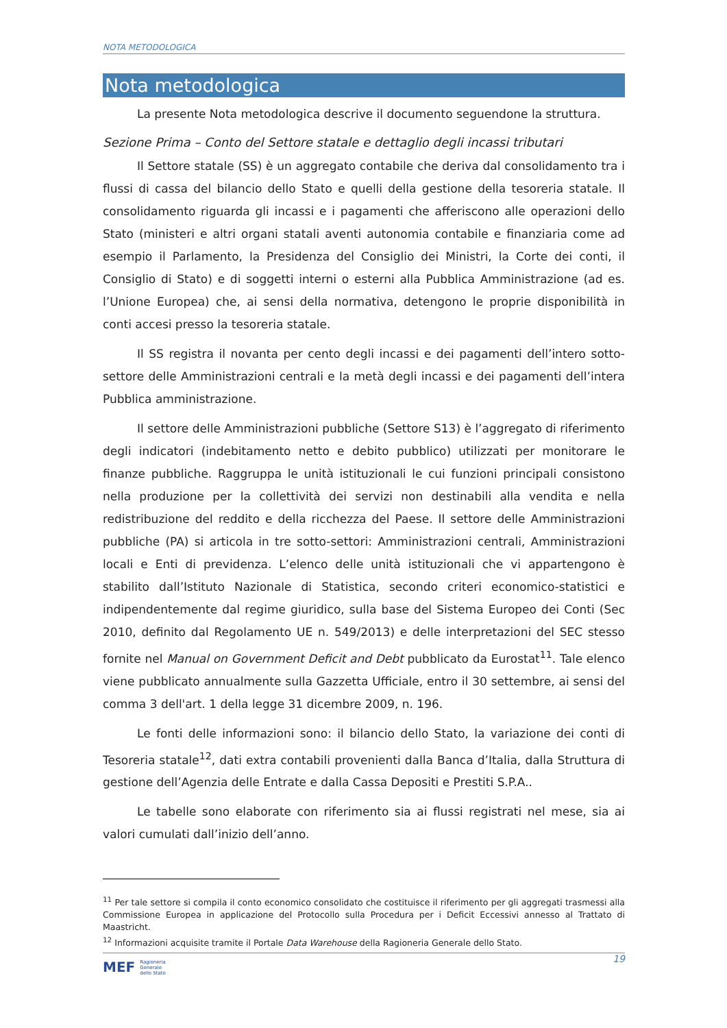NOTA METODOLOGICA
Nota metodologica
La presente Nota metodologica descrive il documento seguendone la struttura.
Sezione Prima – Conto del Settore statale e dettaglio degli incassi tributari
Il Settore statale (SS) è un aggregato contabile che deriva dal consolidamento tra i flussi di cassa del bilancio dello Stato e quelli della gestione della tesoreria statale. Il consolidamento riguarda gli incassi e i pagamenti che afferiscono alle operazioni dello Stato (ministeri e altri organi statali aventi autonomia contabile e finanziaria come ad esempio il Parlamento, la Presidenza del Consiglio dei Ministri, la Corte dei conti, il Consiglio di Stato) e di soggetti interni o esterni alla Pubblica Amministrazione (ad es. l’Unione Europea) che, ai sensi della normativa, detengono le proprie disponibilità in conti accesi presso la tesoreria statale.
Il SS registra il novanta per cento degli incassi e dei pagamenti dell’intero sotto-settore delle Amministrazioni centrali e la metà degli incassi e dei pagamenti dell’intera Pubblica amministrazione.
Il settore delle Amministrazioni pubbliche (Settore S13) è l’aggregato di riferimento degli indicatori (indebitamento netto e debito pubblico) utilizzati per monitorare le finanze pubbliche. Raggruppa le unità istituzionali le cui funzioni principali consistono nella produzione per la collettività dei servizi non destinabili alla vendita e nella redistribuzione del reddito e della ricchezza del Paese. Il settore delle Amministrazioni pubbliche (PA) si articola in tre sotto-settori: Amministrazioni centrali, Amministrazioni locali e Enti di previdenza. L’elenco delle unità istituzionali che vi appartengono è stabilito dall’Istituto Nazionale di Statistica, secondo criteri economico-statistici e indipendentemente dal regime giuridico, sulla base del Sistema Europeo dei Conti (Sec 2010, definito dal Regolamento UE n. 549/2013) e delle interpretazioni del SEC stesso fornite nel Manual on Government Deficit and Debt pubblicato da Eurostat<sup>11</sup>. Tale elenco viene pubblicato annualmente sulla Gazzetta Ufficiale, entro il 30 settembre, ai sensi del comma 3 dell'art. 1 della legge 31 dicembre 2009, n. 196.
Le fonti delle informazioni sono: il bilancio dello Stato, la variazione dei conti di Tesoreria statale<sup>12</sup>, dati extra contabili provenienti dalla Banca d’Italia, dalla Struttura di gestione dell’Agenzia delle Entrate e dalla Cassa Depositi e Prestiti S.P.A..
Le tabelle sono elaborate con riferimento sia ai flussi registrati nel mese, sia ai valori cumulati dall’inizio dell’anno.
<sup>11</sup> Per tale settore si compila il conto economico consolidato che costituisce il riferimento per gli aggregati trasmessi alla Commissione Europea in applicazione del Protocollo sulla Procedura per i Deficit Eccessivi annesso al Trattato di Maastricht.
<sup>12</sup> Informazioni acquisite tramite il Portale Data Warehouse della Ragioneria Generale dello Stato.
MEF Ragioneria
Generale
dello Stato
19